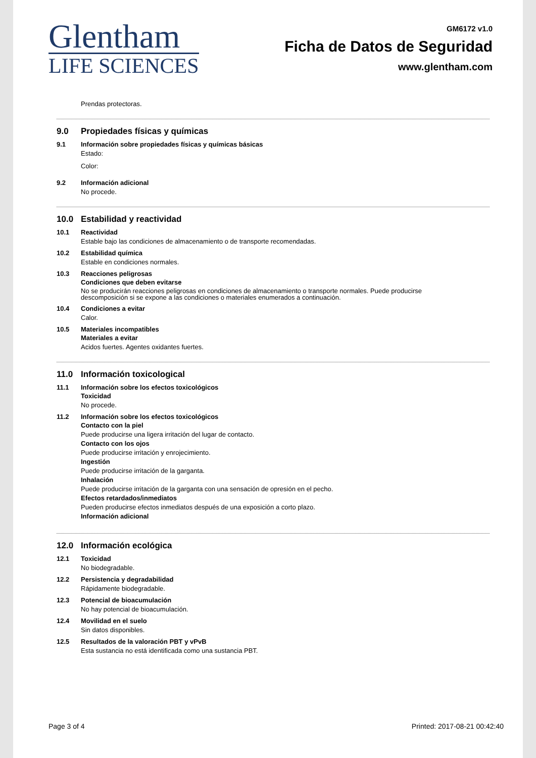Glentham
LIFE SCIENCES
GM6172 v1.0
Ficha de Datos de Seguridad
www.glentham.com
Prendas protectoras.
9.0 Propiedades físicas y químicas
9.1 Información sobre propiedades físicas y químicas básicas
Estado:
Color:
9.2 Información adicional
No procede.
10.0 Estabilidad y reactividad
10.1 Reactividad
Estable bajo las condiciones de almacenamiento o de transporte recomendadas.
10.2 Estabilidad química
Estable en condiciones normales.
10.3 Reacciones peligrosas
Condiciones que deben evitarse
No se producirán reacciones peligrosas en condiciones de almacenamiento o transporte normales. Puede producirse
descomposición si se expone a las condiciones o materiales enumerados a continuación.
10.4 Condiciones a evitar
Calor.
10.5 Materiales incompatibles
Materiales a evitar
Acidos fuertes. Agentes oxidantes fuertes.
11.0 Información toxicological
11.1 Información sobre los efectos toxicológicos
Toxicidad
No procede.
11.2 Información sobre los efectos toxicológicos
Contacto con la piel
Puede producirse una ligera irritación del lugar de contacto.
Contacto con los ojos
Puede producirse irritación y enrojecimiento.
Ingestión
Puede producirse irritación de la garganta.
Inhalación
Puede producirse irritación de la garganta con una sensación de opresión en el pecho.
Efectos retardados/inmediatos
Pueden producirse efectos inmediatos después de una exposición a corto plazo.
Información adicional
12.0 Información ecológica
12.1 Toxicidad
No biodegradable.
12.2 Persistencia y degradabilidad
Rápidamente biodegradable.
12.3 Potencial de bioacumulación
No hay potencial de bioacumulación.
12.4 Movilidad en el suelo
Sin datos disponibles.
12.5 Resultados de la valoración PBT y vPvB
Esta sustancia no está identificada como una sustancia PBT.
Page 3 of 4 Printed: 2017-08-21 00:42:40